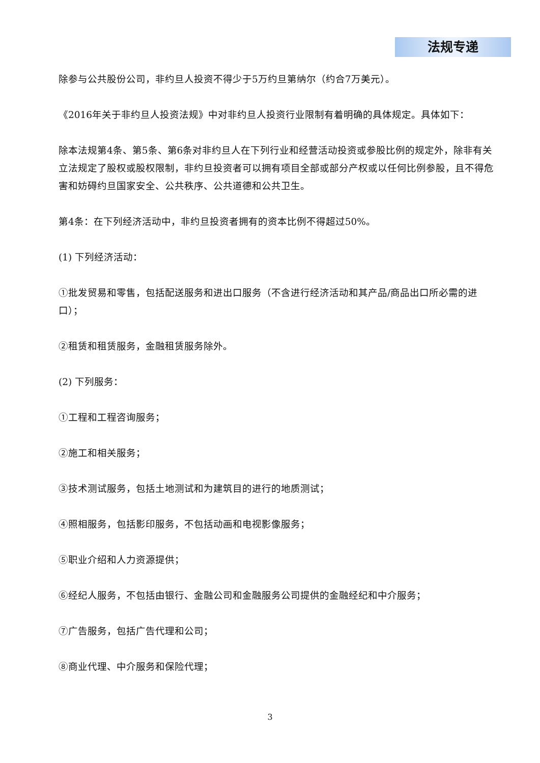法规专递
除参与公共股份公司，非约旦人投资不得少于5万约旦第纳尔（约合7万美元）。
《2016年关于非约旦人投资法规》中对非约旦人投资行业限制有着明确的具体规定。具体如下：
除本法规第4条、第5条、第6条对非约旦人在下列行业和经营活动投资或参股比例的规定外，除非有关立法规定了股权或股权限制，非约旦投资者可以拥有项目全部或部分产权或以任何比例参股，且不得危害和妨碍约旦国家安全、公共秩序、公共道德和公共卫生。
第4条：在下列经济活动中，非约旦投资者拥有的资本比例不得超过50%。
(1) 下列经济活动：
①批发贸易和零售，包括配送服务和进出口服务（不含进行经济活动和其产品/商品出口所必需的进口）；
②租赁和租赁服务，金融租赁服务除外。
(2) 下列服务：
①工程和工程咨询服务；
②施工和相关服务；
③技术测试服务，包括土地测试和为建筑目的进行的地质测试；
④照相服务，包括影印服务，不包括动画和电视影像服务；
⑤职业介绍和人力资源提供；
⑥经纪人服务，不包括由银行、金融公司和金融服务公司提供的金融经纪和中介服务；
⑦广告服务，包括广告代理和公司；
⑧商业代理、中介服务和保险代理；
3